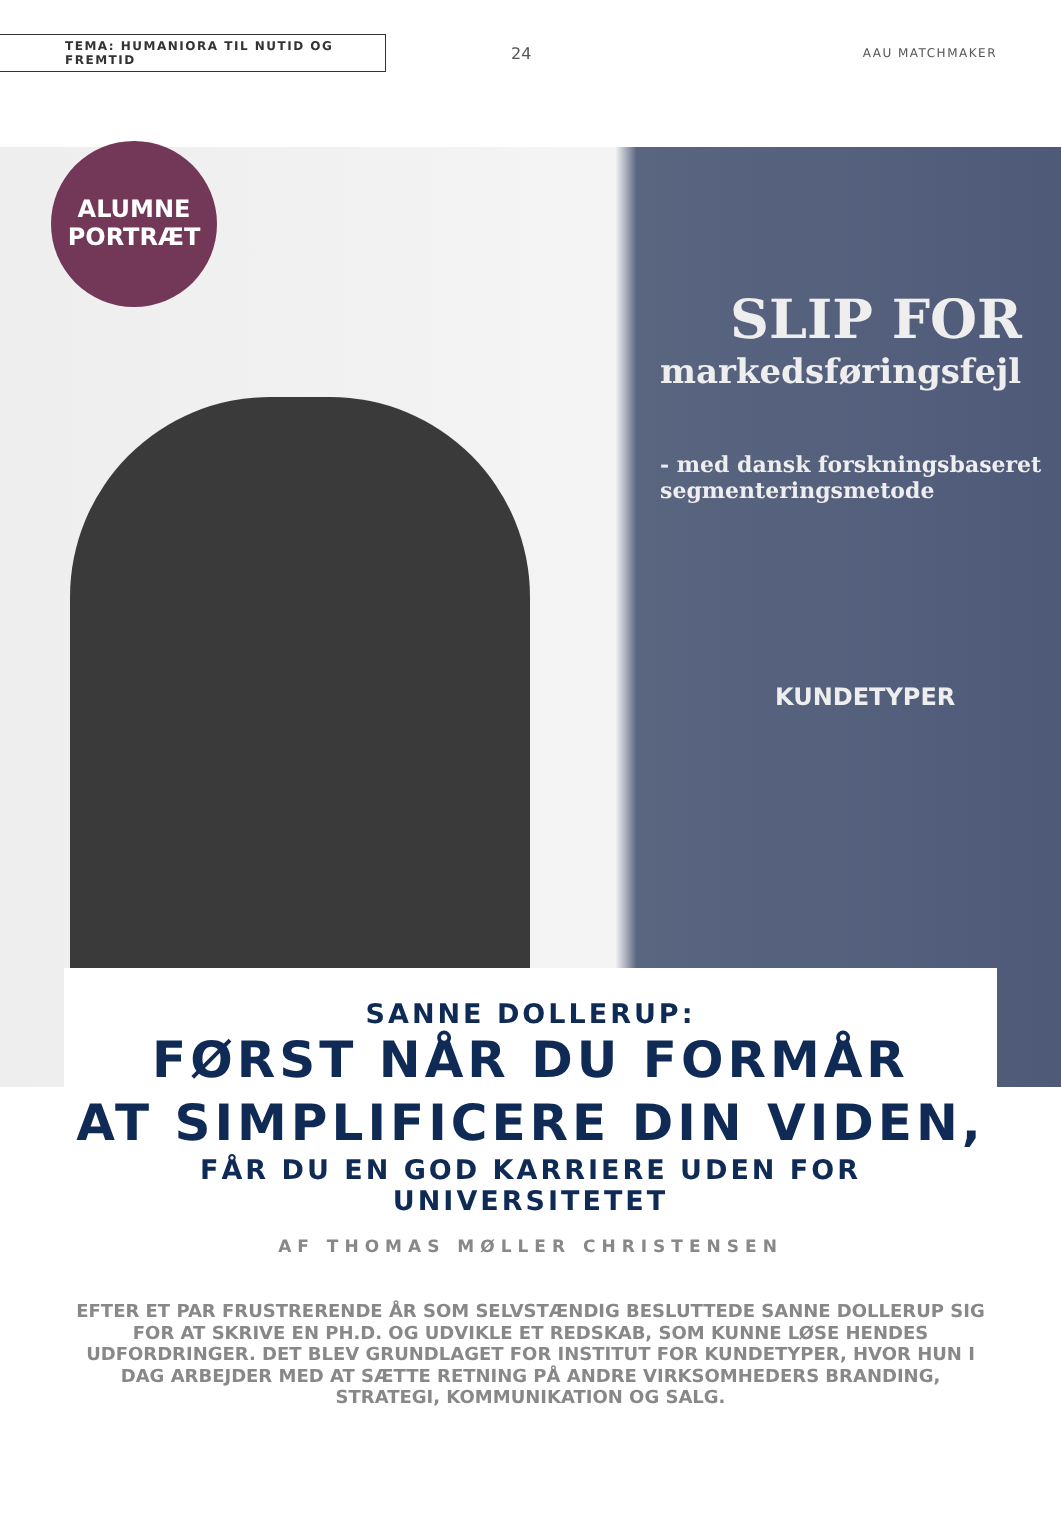TEMA: HUMANIORA TIL NUTID OG FREMTID
24
AAU MATCHMAKER
SLIP FOR
markedsføringsfejl
- med dansk forskningsbaseret
segmenteringsmetode
KUNDETYPER
ALUMNE
PORTRÆT
SANNE DOLLERUP:
FØRST NÅR DU FORMÅR
AT SIMPLIFICERE DIN VIDEN,
FÅR DU EN GOD KARRIERE UDEN FOR UNIVERSITETET
AF THOMAS MØLLER CHRISTENSEN
EFTER ET PAR FRUSTRERENDE ÅR SOM SELVSTÆNDIG BESLUTTEDE SANNE DOLLERUP SIG FOR AT SKRIVE EN PH.D. OG UDVIKLE ET REDSKAB, SOM KUNNE LØSE HENDES UDFORDRINGER. DET BLEV GRUNDLAGET FOR INSTITUT FOR KUNDETYPER, HVOR HUN I DAG ARBEJDER MED AT SÆTTE RETNING PÅ ANDRE VIRKSOMHEDERS BRANDING, STRATEGI, KOMMUNIKATION OG SALG.